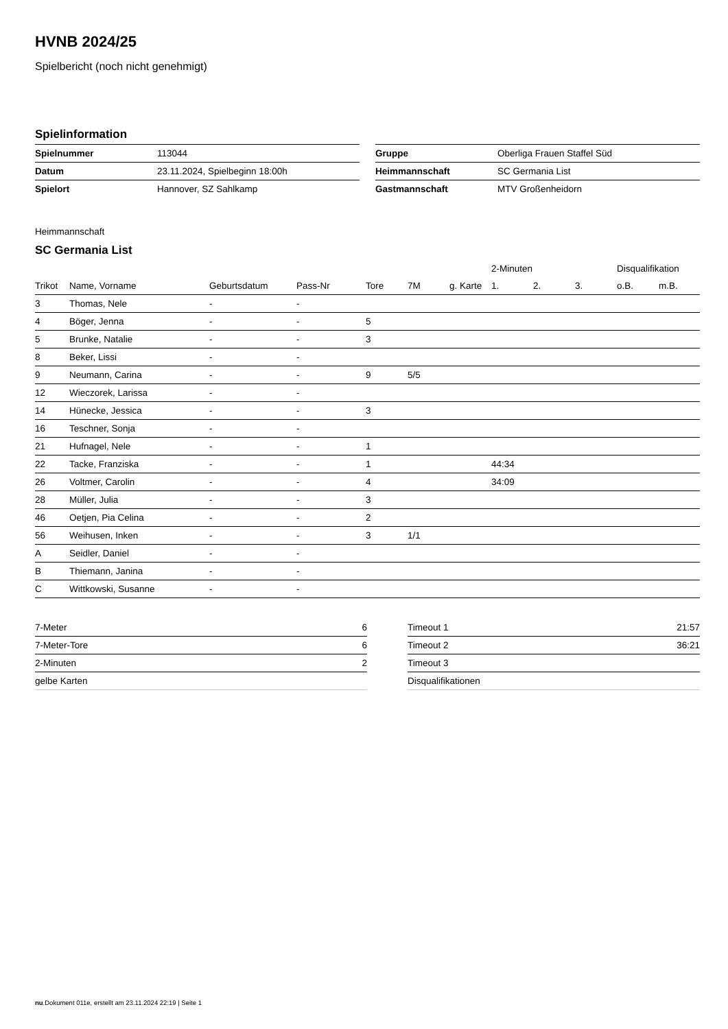HVNB 2024/25
Spielbericht (noch nicht genehmigt)
Spielinformation
| Spielnummer | 113044 |
| Datum | 23.11.2024, Spielbeginn 18:00h |
| Spielort | Hannover, SZ Sahlkamp |
| Gruppe | Oberliga Frauen Staffel Süd |
| Heimmannschaft | SC Germania List |
| Gastmannschaft | MTV Großenheidorn |
Heimmannschaft
SC Germania List
| | | | | | | | 2-Minuten | | | Disqualifikation | |
| --- | --- | --- | --- | --- | --- | --- | --- | --- | --- | --- | --- |
| Trikot | Name, Vorname | Geburtsdatum | Pass-Nr | Tore | 7M | g. Karte | 1. | 2. | 3. | o.B. | m.B. |
| 3 | Thomas, Nele | - | - | | | | | | | | |
| 4 | Böger, Jenna | - | - | 5 | | | | | | | |
| 5 | Brunke, Natalie | - | - | 3 | | | | | | | |
| 8 | Beker, Lissi | - | - | | | | | | | | |
| 9 | Neumann, Carina | - | - | 9 | 5/5 | | | | | | |
| 12 | Wieczorek, Larissa | - | - | | | | | | | | |
| 14 | Hünecke, Jessica | - | - | 3 | | | | | | | |
| 16 | Teschner, Sonja | - | - | | | | | | | | |
| 21 | Hufnagel, Nele | - | - | 1 | | | | | | | |
| 22 | Tacke, Franziska | - | - | 1 | | | 44:34 | | | | |
| 26 | Voltmer, Carolin | - | - | 4 | | | 34:09 | | | | |
| 28 | Müller, Julia | - | - | 3 | | | | | | | |
| 46 | Oetjen, Pia Celina | - | - | 2 | | | | | | | |
| 56 | Weihusen, Inken | - | - | 3 | 1/1 | | | | | | |
| A | Seidler, Daniel | - | - | | | | | | | | |
| B | Thiemann, Janina | - | - | | | | | | | | |
| C | Wittkowski, Susanne | - | - | | | | | | | | |
| 7-Meter | 6 |
| 7-Meter-Tore | 6 |
| 2-Minuten | 2 |
| gelbe Karten | |
| Timeout 1 | 21:57 |
| Timeout 2 | 36:21 |
| Timeout 3 | |
| Disqualifikationen | |
nu.Dokument 011e, erstellt am 23.11.2024 22:19 | Seite 1